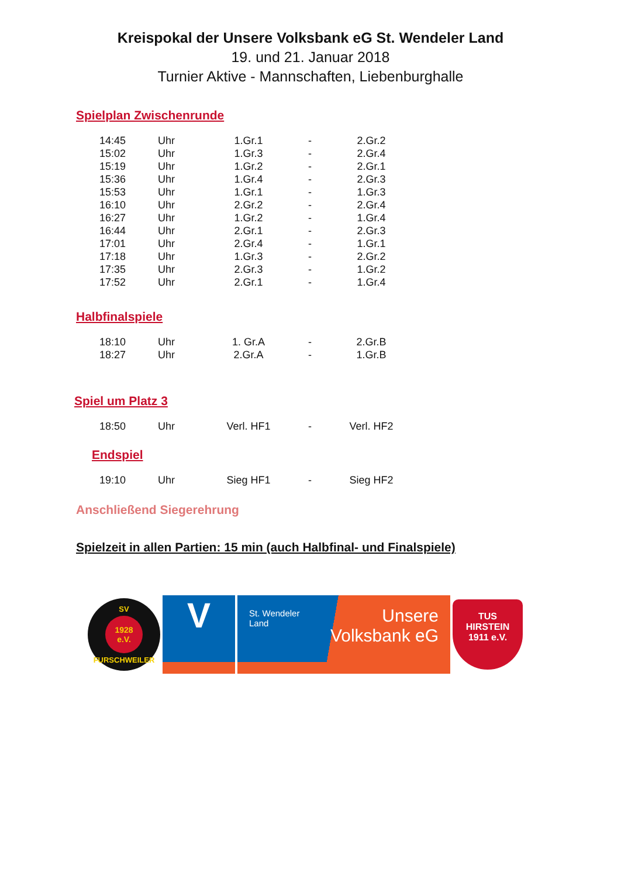Kreispokal der Unsere Volksbank eG St. Wendeler Land
19. und 21. Januar 2018
Turnier Aktive - Mannschaften, Liebenburghalle
Spielplan Zwischenrunde
| 14:45 | Uhr | 1.Gr.1 | - | 2.Gr.2 |
| 15:02 | Uhr | 1.Gr.3 | - | 2.Gr.4 |
| 15:19 | Uhr | 1.Gr.2 | - | 2.Gr.1 |
| 15:36 | Uhr | 1.Gr.4 | - | 2.Gr.3 |
| 15:53 | Uhr | 1.Gr.1 | - | 1.Gr.3 |
| 16:10 | Uhr | 2.Gr.2 | - | 2.Gr.4 |
| 16:27 | Uhr | 1.Gr.2 | - | 1.Gr.4 |
| 16:44 | Uhr | 2.Gr.1 | - | 2.Gr.3 |
| 17:01 | Uhr | 2.Gr.4 | - | 1.Gr.1 |
| 17:18 | Uhr | 1.Gr.3 | - | 2.Gr.2 |
| 17:35 | Uhr | 2.Gr.3 | - | 1.Gr.2 |
| 17:52 | Uhr | 2.Gr.1 | - | 1.Gr.4 |
Halbfinalspiele
| 18:10 | Uhr | 1. Gr.A | - | 2.Gr.B |
| 18:27 | Uhr | 2.Gr.A | - | 1.Gr.B |
Spiel um Platz 3
| 18:50 | Uhr | Verl. HF1 | - | Verl. HF2 |
Endspiel
| 19:10 | Uhr | Sieg HF1 | - | Sieg HF2 |
Anschließend Siegerehrung
Spielzeit in allen Partien: 15 min (auch Halbfinal- und Finalspiele)
SV
1928
e.V.
FURSCHWEILER
V
St. Wendeler
Land
Unsere
Volksbank eG
TUS
HIRSTEIN
1911 e.V.